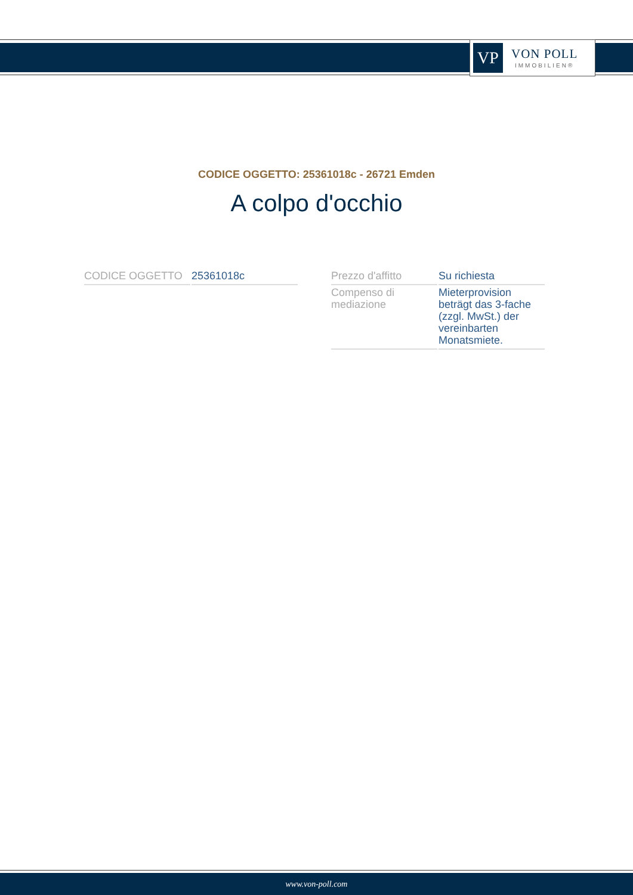VP
VON POLL
IMMOBILIEN®
CODICE OGGETTO: 25361018c - 26721 Emden
A colpo d'occhio
| CODICE OGGETTO | 25361018c |
| Prezzo d'affitto | Su richiesta |
| Compenso di mediazione | Mieterprovision beträgt das 3-fache (zzgl. MwSt.) der vereinbarten Monatsmiete. |
www.von-poll.com